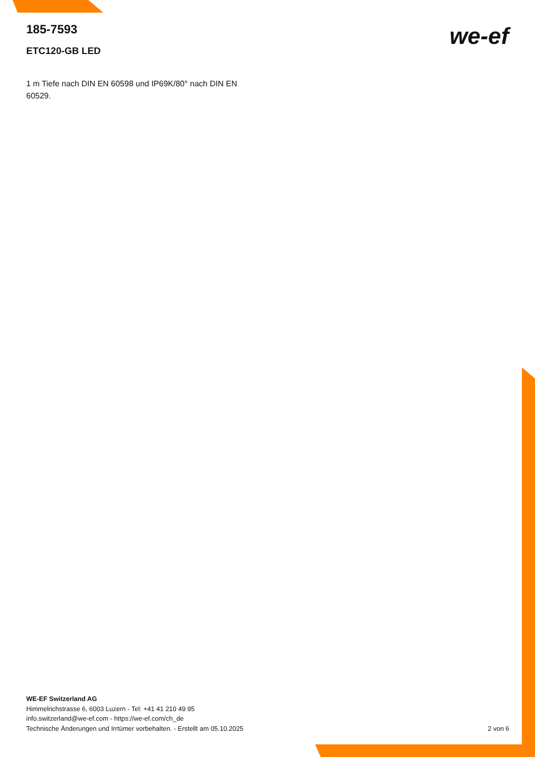we-ef
185-7593
ETC120-GB LED
1 m Tiefe nach DIN EN 60598 und IP69K/80° nach DIN EN 60529.
WE-EF Switzerland AG
Himmelrichstrasse 6, 6003 Luzern - Tel: +41 41 210 49 95
info.switzerland@we-ef.com - https://we-ef.com/ch_de
Technische Änderungen und Irrtümer vorbehalten. - Erstellt am 05.10.2025 2 von 6